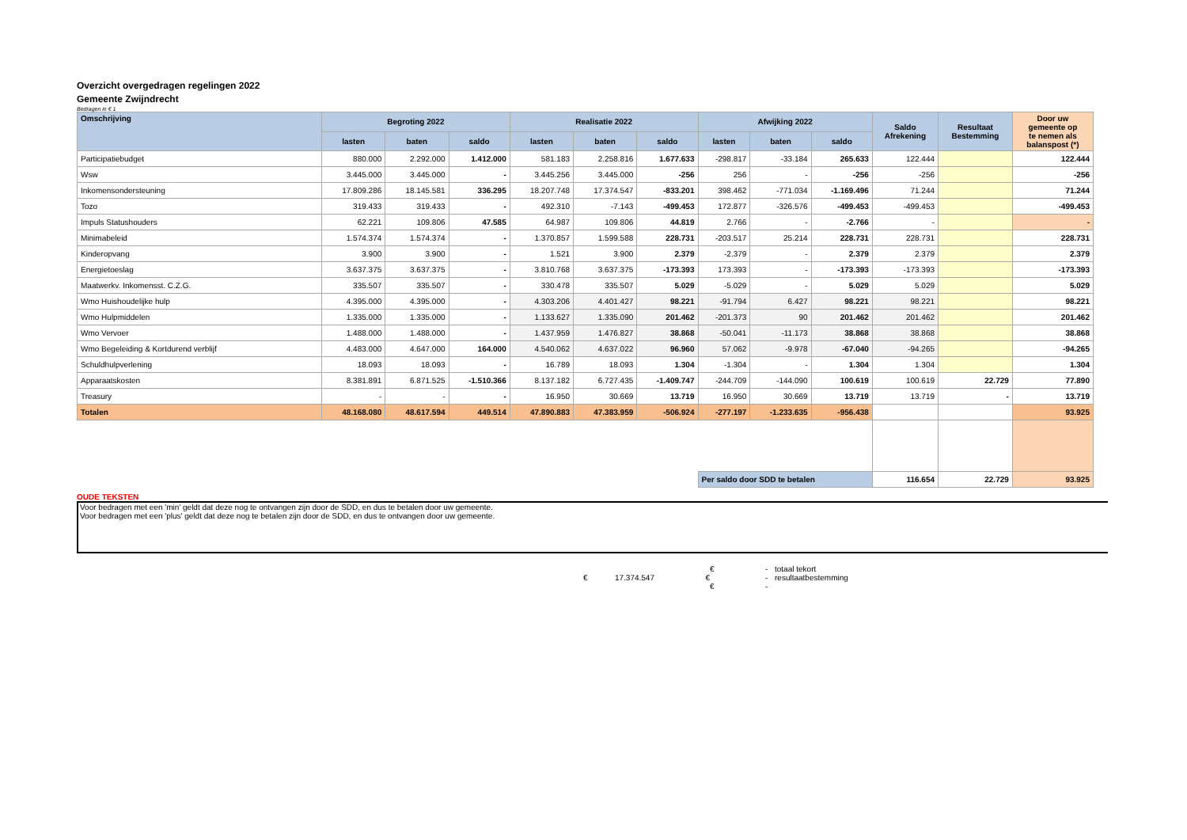Overzicht overgedragen regelingen 2022
Gemeente Zwijndrecht
Bedragen in € 1
| Omschrijving | Begroting 2022 | | | Realisatie 2022 | | | Afwijking 2022 | | | Saldo Afrekening | Resultaat Bestemming | Door uw gemeente op te nemen als balanspost (*) |
| --- | --- | --- | --- | --- | --- | --- | --- | --- | --- | --- | --- | --- |
| | lasten | baten | saldo | lasten | baten | saldo | lasten | baten | saldo | | | |
| Participatiebudget | 880.000 | 2.292.000 | 1.412.000 | 581.183 | 2.258.816 | 1.677.633 | -298.817 | -33.184 | 265.633 | 122.444 | | 122.444 |
| Wsw | 3.445.000 | 3.445.000 | - | 3.445.256 | 3.445.000 | -256 | 256 | - | -256 | -256 | | -256 |
| Inkomensondersteuning | 17.809.286 | 18.145.581 | 336.295 | 18.207.748 | 17.374.547 | -833.201 | 398.462 | -771.034 | -1.169.496 | 71.244 | | 71.244 |
| Tozo | 319.433 | 319.433 | - | 492.310 | -7.143 | -499.453 | 172.877 | -326.576 | -499.453 | -499.453 | | -499.453 |
| Impuls Statushouders | 62.221 | 109.806 | 47.585 | 64.987 | 109.806 | 44.819 | 2.766 | - | -2.766 | - | | - |
| Minimabeleid | 1.574.374 | 1.574.374 | - | 1.370.857 | 1.599.588 | 228.731 | -203.517 | 25.214 | 228.731 | 228.731 | | 228.731 |
| Kinderopvang | 3.900 | 3.900 | - | 1.521 | 3.900 | 2.379 | -2.379 | - | 2.379 | 2.379 | | 2.379 |
| Energietoeslag | 3.637.375 | 3.637.375 | - | 3.810.768 | 3.637.375 | -173.393 | 173.393 | - | -173.393 | -173.393 | | -173.393 |
| Maatwerkv. Inkomensst. C.Z.G. | 335.507 | 335.507 | - | 330.478 | 335.507 | 5.029 | -5.029 | - | 5.029 | 5.029 | | 5.029 |
| Wmo Huishoudelijke hulp | 4.395.000 | 4.395.000 | - | 4.303.206 | 4.401.427 | 98.221 | -91.794 | 6.427 | 98.221 | 98.221 | | 98.221 |
| Wmo Hulpmiddelen | 1.335.000 | 1.335.000 | - | 1.133.627 | 1.335.090 | 201.462 | -201.373 | 90 | 201.462 | 201.462 | | 201.462 |
| Wmo Vervoer | 1.488.000 | 1.488.000 | - | 1.437.959 | 1.476.827 | 38.868 | -50.041 | -11.173 | 38.868 | 38.868 | | 38.868 |
| Wmo Begeleiding & Kortdurend verblijf | 4.483.000 | 4.647.000 | 164.000 | 4.540.062 | 4.637.022 | 96.960 | 57.062 | -9.978 | -67.040 | -94.265 | | -94.265 |
| Schuldhulpverlening | 18.093 | 18.093 | - | 16.789 | 18.093 | 1.304 | -1.304 | - | 1.304 | 1.304 | | 1.304 |
| Apparaatskosten | 8.381.891 | 6.871.525 | -1.510.366 | 8.137.182 | 6.727.435 | -1.409.747 | -244.709 | -144.090 | 100.619 | 100.619 | 22.729 | 77.890 |
| Treasury | - | - | - | 16.950 | 30.669 | 13.719 | 16.950 | 30.669 | 13.719 | 13.719 | - | 13.719 |
| Totalen | 48.168.080 | 48.617.594 | 449.514 | 47.890.883 | 47.383.959 | -506.924 | -277.197 | -1.233.635 | -956.438 | | | 93.925 |
| | | | | | | | Per saldo door SDD te betalen | | | 116.654 | 22.729 | 93.925 |
OUDE TEKSTEN
Voor bedragen met een 'min' geldt dat deze nog te ontvangen zijn door de SDD, en dus te betalen door uw gemeente.
Voor bedragen met een 'plus' geldt dat deze nog te betalen zijn door de SDD, en dus te ontvangen door uw gemeente.
€ - totaal tekort
€ 17.374.547 € - resultaatbestemming
€ -